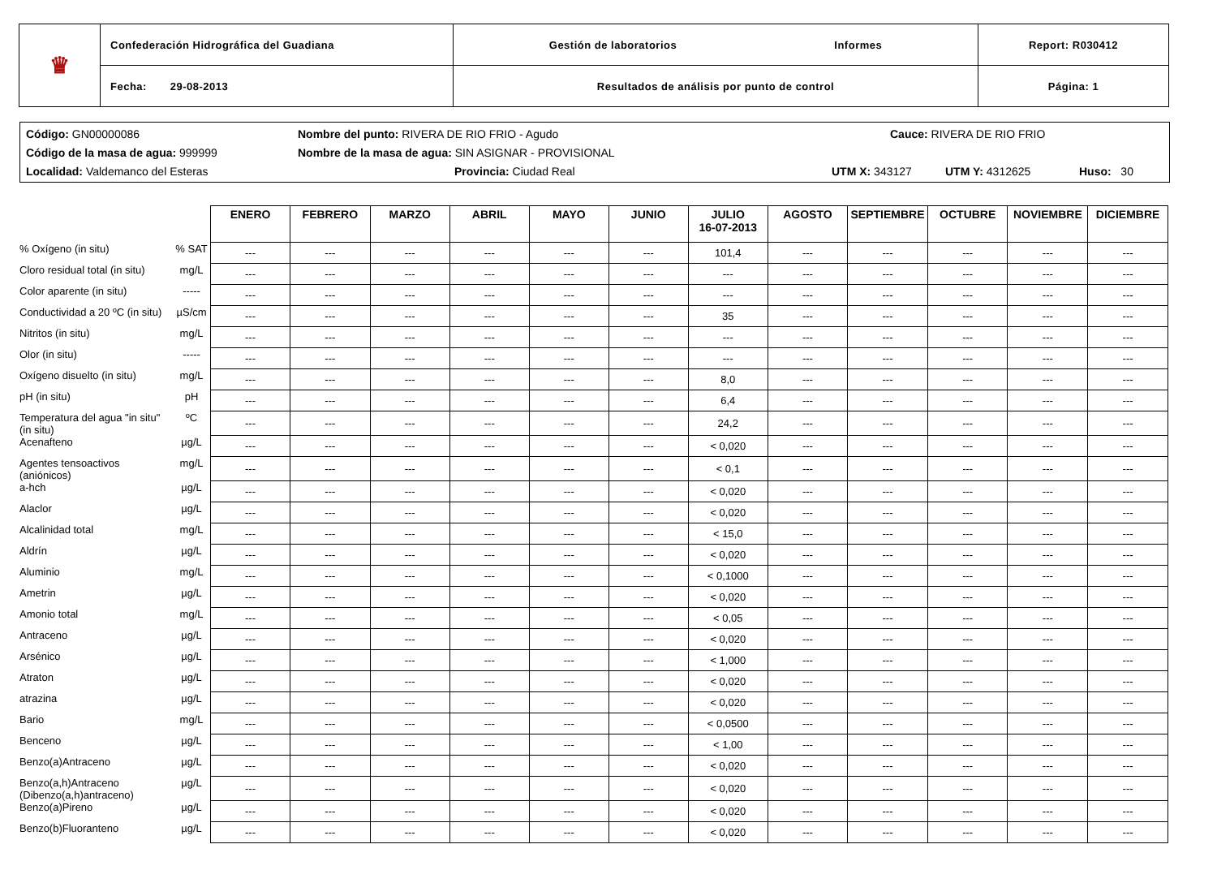| ♛ | Confederación Hidrográfica del Guadiana | Gestión de laboratorios Informes | Report: R030412 |
| | Fecha: 29-08-2013 | Resultados de análisis por punto de control | Página: 1 |
Código: GN00000086 Nombre del punto: RIVERA DE RIO FRIO - Agudo Cauce: RIVERA DE RIO FRIO
Código de la masa de agua: 999999 Nombre de la masa de agua: SIN ASIGNAR - PROVISIONAL
Localidad: Valdemanco del Esteras Provincia: Ciudad Real UTM X: 343127 UTM Y: 4312625 Huso: 30
| | | ENERO | FEBRERO | MARZO | ABRIL | MAYO | JUNIO | JULIO 16-07-2013 | AGOSTO | SEPTIEMBRE | OCTUBRE | NOVIEMBRE | DICIEMBRE |
| % Oxígeno (in situ) | % SAT | --- | --- | --- | --- | --- | --- | 101,4 | --- | --- | --- | --- | --- |
| Cloro residual total (in situ) | mg/L | --- | --- | --- | --- | --- | --- | --- | --- | --- | --- | --- | --- |
| Color aparente (in situ) | ----- | --- | --- | --- | --- | --- | --- | --- | --- | --- | --- | --- | --- |
| Conductividad a 20 ºC (in situ) | µS/cm | --- | --- | --- | --- | --- | --- | 35 | --- | --- | --- | --- | --- |
| Nitritos (in situ) | mg/L | --- | --- | --- | --- | --- | --- | --- | --- | --- | --- | --- | --- |
| Olor (in situ) | ----- | --- | --- | --- | --- | --- | --- | --- | --- | --- | --- | --- | --- |
| Oxígeno disuelto (in situ) | mg/L | --- | --- | --- | --- | --- | --- | 8,0 | --- | --- | --- | --- | --- |
| pH (in situ) | pH | --- | --- | --- | --- | --- | --- | 6,4 | --- | --- | --- | --- | --- |
| Temperatura del agua "in situ" (in situ) | ºC | --- | --- | --- | --- | --- | --- | 24,2 | --- | --- | --- | --- | --- |
| Acenafteno | µg/L | --- | --- | --- | --- | --- | --- | < 0,020 | --- | --- | --- | --- | --- |
| Agentes tensoactivos (aniónicos) | mg/L | --- | --- | --- | --- | --- | --- | < 0,1 | --- | --- | --- | --- | --- |
| a-hch | µg/L | --- | --- | --- | --- | --- | --- | < 0,020 | --- | --- | --- | --- | --- |
| Alaclor | µg/L | --- | --- | --- | --- | --- | --- | < 0,020 | --- | --- | --- | --- | --- |
| Alcalinidad total | mg/L | --- | --- | --- | --- | --- | --- | < 15,0 | --- | --- | --- | --- | --- |
| Aldrín | µg/L | --- | --- | --- | --- | --- | --- | < 0,020 | --- | --- | --- | --- | --- |
| Aluminio | mg/L | --- | --- | --- | --- | --- | --- | < 0,1000 | --- | --- | --- | --- | --- |
| Ametrin | µg/L | --- | --- | --- | --- | --- | --- | < 0,020 | --- | --- | --- | --- | --- |
| Amonio total | mg/L | --- | --- | --- | --- | --- | --- | < 0,05 | --- | --- | --- | --- | --- |
| Antraceno | µg/L | --- | --- | --- | --- | --- | --- | < 0,020 | --- | --- | --- | --- | --- |
| Arsénico | µg/L | --- | --- | --- | --- | --- | --- | < 1,000 | --- | --- | --- | --- | --- |
| Atraton | µg/L | --- | --- | --- | --- | --- | --- | < 0,020 | --- | --- | --- | --- | --- |
| atrazina | µg/L | --- | --- | --- | --- | --- | --- | < 0,020 | --- | --- | --- | --- | --- |
| Bario | mg/L | --- | --- | --- | --- | --- | --- | < 0,0500 | --- | --- | --- | --- | --- |
| Benceno | µg/L | --- | --- | --- | --- | --- | --- | < 1,00 | --- | --- | --- | --- | --- |
| Benzo(a)Antraceno | µg/L | --- | --- | --- | --- | --- | --- | < 0,020 | --- | --- | --- | --- | --- |
| Benzo(a,h)Antraceno (Dibenzo(a,h)antraceno) | µg/L | --- | --- | --- | --- | --- | --- | < 0,020 | --- | --- | --- | --- | --- |
| Benzo(a)Pireno | µg/L | --- | --- | --- | --- | --- | --- | < 0,020 | --- | --- | --- | --- | --- |
| Benzo(b)Fluoranteno | µg/L | --- | --- | --- | --- | --- | --- | < 0,020 | --- | --- | --- | --- | --- |